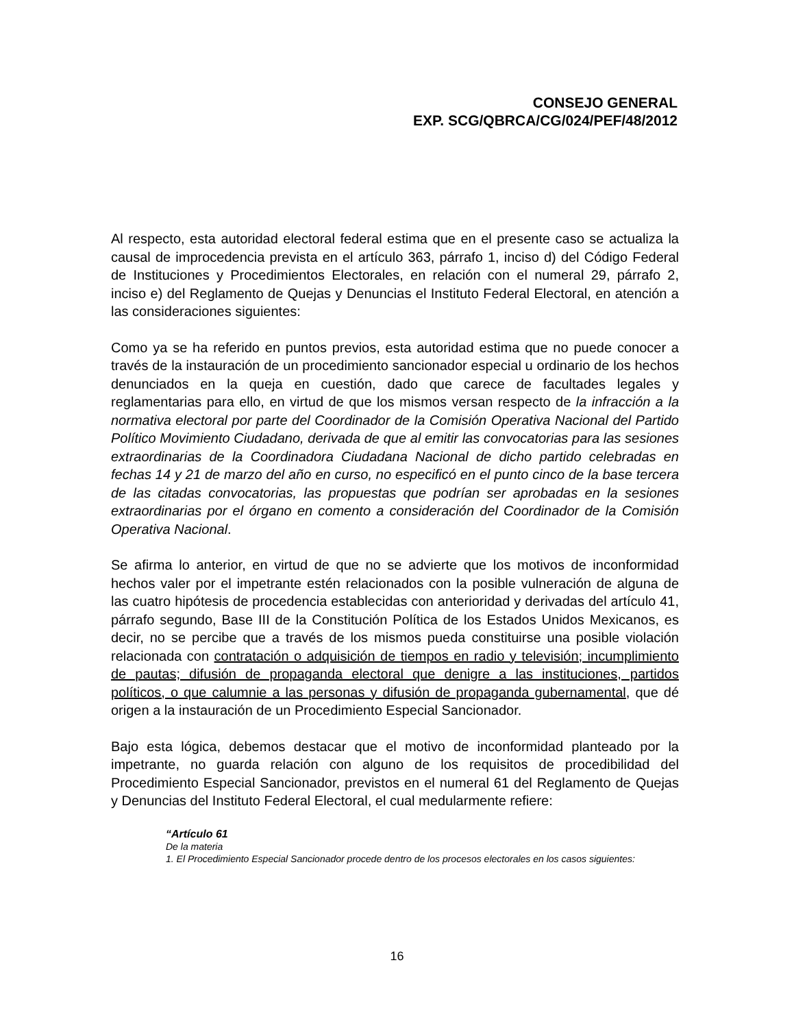CONSEJO GENERAL
EXP. SCG/QBRCA/CG/024/PEF/48/2012
Al respecto, esta autoridad electoral federal estima que en el presente caso se actualiza la causal de improcedencia prevista en el artículo 363, párrafo 1, inciso d) del Código Federal de Instituciones y Procedimientos Electorales, en relación con el numeral 29, párrafo 2, inciso e) del Reglamento de Quejas y Denuncias el Instituto Federal Electoral, en atención a las consideraciones siguientes:
Como ya se ha referido en puntos previos, esta autoridad estima que no puede conocer a través de la instauración de un procedimiento sancionador especial u ordinario de los hechos denunciados en la queja en cuestión, dado que carece de facultades legales y reglamentarias para ello, en virtud de que los mismos versan respecto de la infracción a la normativa electoral por parte del Coordinador de la Comisión Operativa Nacional del Partido Político Movimiento Ciudadano, derivada de que al emitir las convocatorias para las sesiones extraordinarias de la Coordinadora Ciudadana Nacional de dicho partido celebradas en fechas 14 y 21 de marzo del año en curso, no especificó en el punto cinco de la base tercera de las citadas convocatorias, las propuestas que podrían ser aprobadas en la sesiones extraordinarias por el órgano en comento a consideración del Coordinador de la Comisión Operativa Nacional.
Se afirma lo anterior, en virtud de que no se advierte que los motivos de inconformidad hechos valer por el impetrante estén relacionados con la posible vulneración de alguna de las cuatro hipótesis de procedencia establecidas con anterioridad y derivadas del artículo 41, párrafo segundo, Base III de la Constitución Política de los Estados Unidos Mexicanos, es decir, no se percibe que a través de los mismos pueda constituirse una posible violación relacionada con contratación o adquisición de tiempos en radio y televisión; incumplimiento de pautas; difusión de propaganda electoral que denigre a las instituciones, partidos políticos, o que calumnie a las personas y difusión de propaganda gubernamental, que dé origen a la instauración de un Procedimiento Especial Sancionador.
Bajo esta lógica, debemos destacar que el motivo de inconformidad planteado por la impetrante, no guarda relación con alguno de los requisitos de procedibilidad del Procedimiento Especial Sancionador, previstos en el numeral 61 del Reglamento de Quejas y Denuncias del Instituto Federal Electoral, el cual medularmente refiere:
“Artículo 61
De la materia
1. El Procedimiento Especial Sancionador procede dentro de los procesos electorales en los casos siguientes:
16